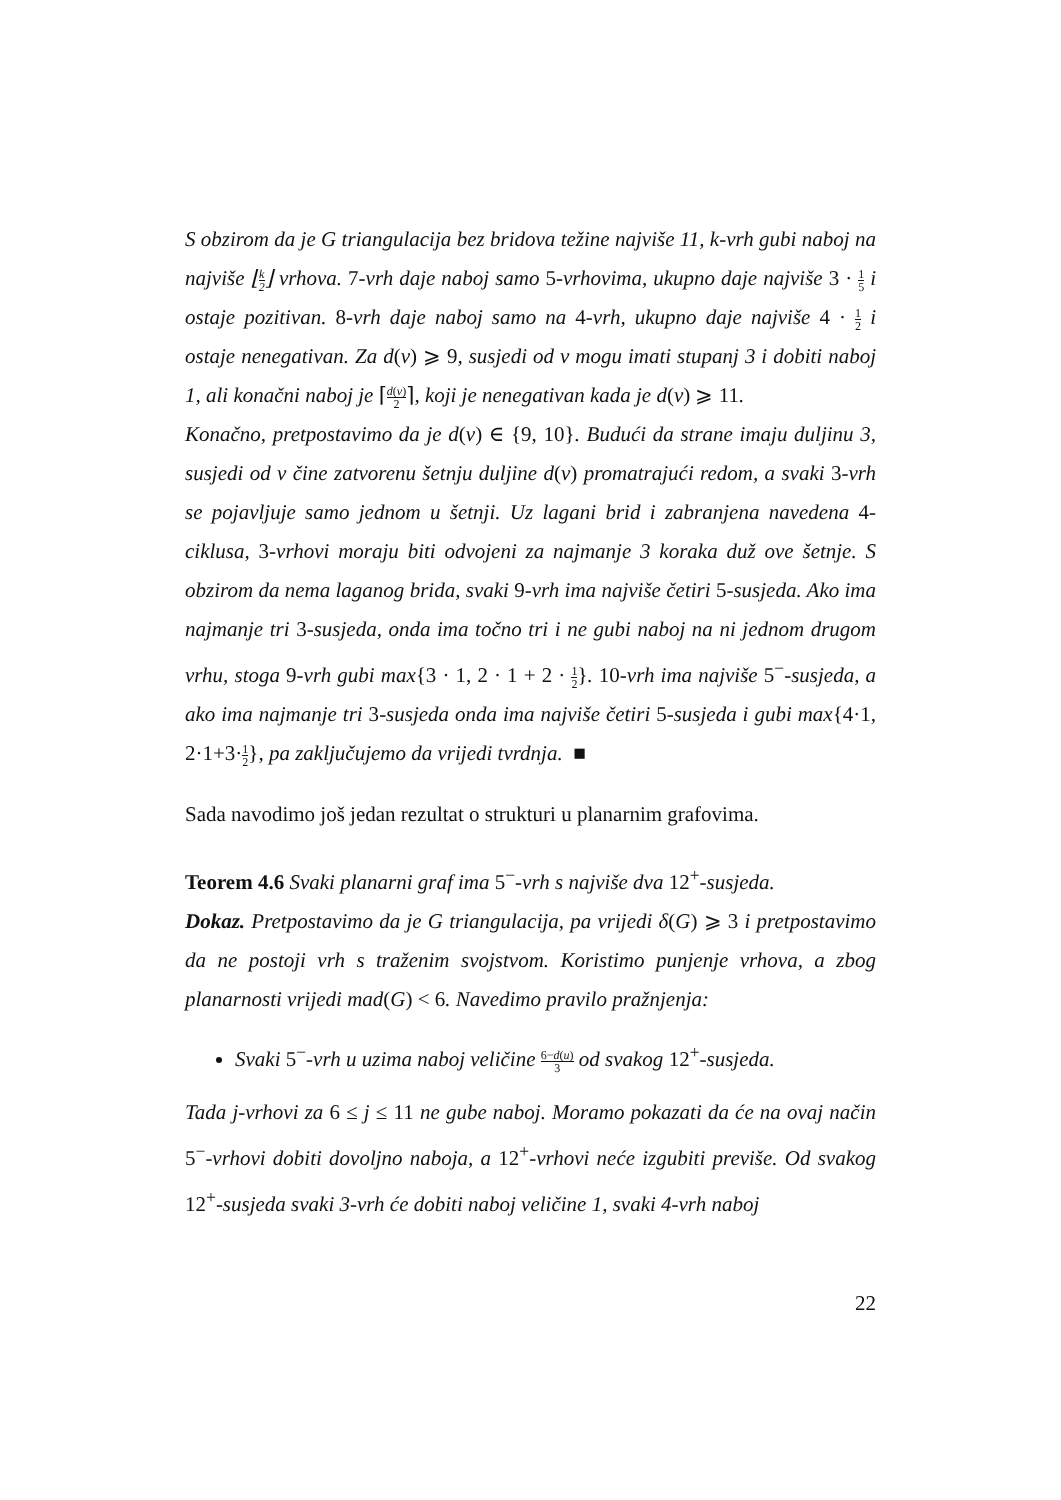S obzirom da je G triangulacija bez bridova težine najviše 11, k-vrh gubi naboj na najviše ⌊k 2⌋ vrhova. 7-vrh daje naboj samo 5-vrhovima, ukupno daje najviše 3 · 1 5 i ostaje pozitivan. 8-vrh daje naboj samo na 4-vrh, ukupno daje najviše 4 · 1 2 i ostaje nenegativan. Za d(v) ⩾ 9, susjedi od v mogu imati stupanj 3 i dobiti naboj 1, ali konačni naboj je ⌈d(v) 2⌉, koji je nenegativan kada je d(v) ⩾ 11.
Konačno, pretpostavimo da je d(v) ∈ {9, 10}. Budući da strane imaju duljinu 3, susjedi od v čine zatvorenu šetnju duljine d(v) promatrajući redom, a svaki 3-vrh se pojavljuje samo jednom u šetnji. Uz lagani brid i zabranjena navedena 4-ciklusa, 3-vrhovi moraju biti odvojeni za najmanje 3 koraka duž ove šetnje. S obzirom da nema laganog brida, svaki 9-vrh ima najviše četiri 5-susjeda. Ako ima najmanje tri 3-susjeda, onda ima točno tri i ne gubi naboj na ni jednom drugom vrhu, stoga 9-vrh gubi max{3 · 1, 2 · 1 + 2 · 1 2}. 10-vrh ima najviše 5<sup>−</sup>-susjeda, a ako ima najmanje tri 3-susjeda onda ima najviše četiri 5-susjeda i gubi max{4·1, 2·1+3·1 2}, pa zaključujemo da vrijedi tvrdnja. ■
Sada navodimo još jedan rezultat o strukturi u planarnim grafovima.
Teorem 4.6 Svaki planarni graf ima 5<sup>−</sup>-vrh s najviše dva 12<sup>+</sup>-susjeda.
Dokaz. Pretpostavimo da je G triangulacija, pa vrijedi δ(G) ⩾ 3 i pretpostavimo da ne postoji vrh s traženim svojstvom. Koristimo punjenje vrhova, a zbog planarnosti vrijedi mad(G) < 6. Navedimo pravilo pražnjenja:
Svaki 5<sup>−</sup>-vrh u uzima naboj veličine 6−d(u) 3 od svakog 12<sup>+</sup>-susjeda.
Tada j-vrhovi za 6 ≤ j ≤ 11 ne gube naboj. Moramo pokazati da će na ovaj način 5<sup>−</sup>-vrhovi dobiti dovoljno naboja, a 12<sup>+</sup>-vrhovi neće izgubiti previše. Od svakog 12<sup>+</sup>-susjeda svaki 3-vrh će dobiti naboj veličine 1, svaki 4-vrh naboj
22